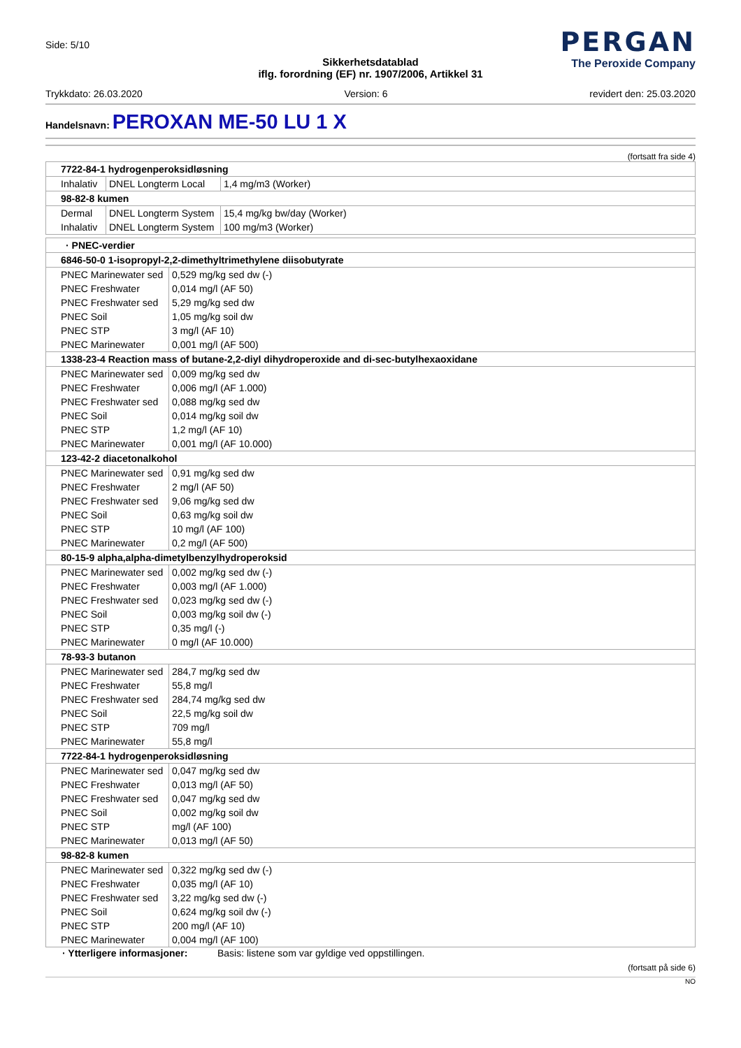Side: 5/10
PERGAN
The Peroxide Company
Sikkerhetsdatablad
iflg. forordning (EF) nr. 1907/2006, Artikkel 31
Trykkdato: 26.03.2020 Version: 6 revidert den: 25.03.2020
Handelsnavn: PEROXAN ME-50 LU 1 X
(fortsatt fra side 4)
| 7722-84-1 hydrogenperoksidløsning | | |
| Inhalativ | DNEL Longterm Local | 1,4 mg/m3 (Worker) |
| 98-82-8 kumen | | |
| Dermal | DNEL Longterm System | 15,4 mg/kg bw/day (Worker) |
| Inhalativ | DNEL Longterm System | 100 mg/m3 (Worker) |
| · PNEC-verdier | |
| 6846-50-0 1-isopropyl-2,2-dimethyltrimethylene diisobutyrate | |
| PNEC Marinewater sed | 0,529 mg/kg sed dw (-) |
| PNEC Freshwater | 0,014 mg/l (AF 50) |
| PNEC Freshwater sed | 5,29 mg/kg sed dw |
| PNEC Soil | 1,05 mg/kg soil dw |
| PNEC STP | 3 mg/l (AF 10) |
| PNEC Marinewater | 0,001 mg/l (AF 500) |
| 1338-23-4 Reaction mass of butane-2,2-diyl dihydroperoxide and di-sec-butylhexaoxidane | |
| PNEC Marinewater sed | 0,009 mg/kg sed dw |
| PNEC Freshwater | 0,006 mg/l (AF 1.000) |
| PNEC Freshwater sed | 0,088 mg/kg sed dw |
| PNEC Soil | 0,014 mg/kg soil dw |
| PNEC STP | 1,2 mg/l (AF 10) |
| PNEC Marinewater | 0,001 mg/l (AF 10.000) |
| 123-42-2 diacetonalkohol | |
| PNEC Marinewater sed | 0,91 mg/kg sed dw |
| PNEC Freshwater | 2 mg/l (AF 50) |
| PNEC Freshwater sed | 9,06 mg/kg sed dw |
| PNEC Soil | 0,63 mg/kg soil dw |
| PNEC STP | 10 mg/l (AF 100) |
| PNEC Marinewater | 0,2 mg/l (AF 500) |
| 80-15-9 alpha,alpha-dimetylbenzylhydroperoksid | |
| PNEC Marinewater sed | 0,002 mg/kg sed dw (-) |
| PNEC Freshwater | 0,003 mg/l (AF 1.000) |
| PNEC Freshwater sed | 0,023 mg/kg sed dw (-) |
| PNEC Soil | 0,003 mg/kg soil dw (-) |
| PNEC STP | 0,35 mg/l (-) |
| PNEC Marinewater | 0 mg/l (AF 10.000) |
| 78-93-3 butanon | |
| PNEC Marinewater sed | 284,7 mg/kg sed dw |
| PNEC Freshwater | 55,8 mg/l |
| PNEC Freshwater sed | 284,74 mg/kg sed dw |
| PNEC Soil | 22,5 mg/kg soil dw |
| PNEC STP | 709 mg/l |
| PNEC Marinewater | 55,8 mg/l |
| 7722-84-1 hydrogenperoksidløsning | |
| PNEC Marinewater sed | 0,047 mg/kg sed dw |
| PNEC Freshwater | 0,013 mg/l (AF 50) |
| PNEC Freshwater sed | 0,047 mg/kg sed dw |
| PNEC Soil | 0,002 mg/kg soil dw |
| PNEC STP | mg/l (AF 100) |
| PNEC Marinewater | 0,013 mg/l (AF 50) |
| 98-82-8 kumen | |
| PNEC Marinewater sed | 0,322 mg/kg sed dw (-) |
| PNEC Freshwater | 0,035 mg/l (AF 10) |
| PNEC Freshwater sed | 3,22 mg/kg sed dw (-) |
| PNEC Soil | 0,624 mg/kg soil dw (-) |
| PNEC STP | 200 mg/l (AF 10) |
| PNEC Marinewater | 0,004 mg/l (AF 100) |
· Ytterligere informasjoner: Basis: listene som var gyldige ved oppstillingen.
(fortsatt på side 6)
NO